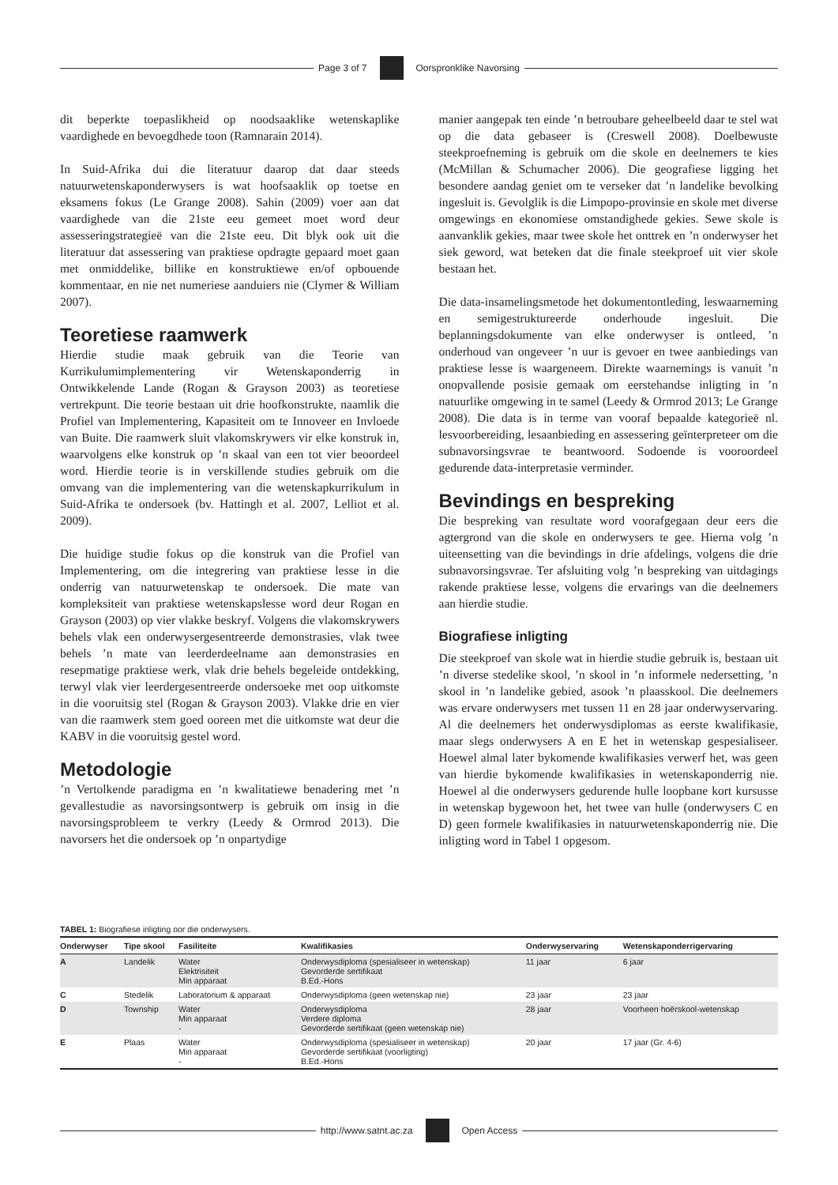Page 3 of 7 Oorspronklike Navorsing
dit beperkte toepaslikheid op noodsaaklike wetenskaplike vaardighede en bevoegdhede toon (Ramnarain 2014).
In Suid-Afrika dui die literatuur daarop dat daar steeds natuurwetenskaponderwysers is wat hoofsaaklik op toetse en eksamens fokus (Le Grange 2008). Sahin (2009) voer aan dat vaardighede van die 21ste eeu gemeet moet word deur assesseringstrategieë van die 21ste eeu. Dit blyk ook uit die literatuur dat assessering van praktiese opdragte gepaard moet gaan met onmiddelike, billike en konstruktiewe en/of opbouende kommentaar, en nie net numeriese aanduiers nie (Clymer & William 2007).
Teoretiese raamwerk
Hierdie studie maak gebruik van die Teorie van Kurrikulumimplementering vir Wetenskaponderrig in Ontwikkelende Lande (Rogan & Grayson 2003) as teoretiese vertrekpunt. Die teorie bestaan uit drie hoofkonstrukte, naamlik die Profiel van Implementering, Kapasiteit om te Innoveer en Invloede van Buite. Die raamwerk sluit vlakomskrywers vir elke konstruk in, waarvolgens elke konstruk op ’n skaal van een tot vier beoordeel word. Hierdie teorie is in verskillende studies gebruik om die omvang van die implementering van die wetenskapkurrikulum in Suid-Afrika te ondersoek (bv. Hattingh et al. 2007, Lelliot et al. 2009).
Die huidige studie fokus op die konstruk van die Profiel van Implementering, om die integrering van praktiese lesse in die onderrig van natuurwetenskap te ondersoek. Die mate van kompleksiteit van praktiese wetenskapslesse word deur Rogan en Grayson (2003) op vier vlakke beskryf. Volgens die vlakomskrywers behels vlak een onderwysergesentreerde demonstrasies, vlak twee behels ’n mate van leerderdeelname aan demonstrasies en resepmatige praktiese werk, vlak drie behels begeleide ontdekking, terwyl vlak vier leerdergesentreerde ondersoeke met oop uitkomste in die vooruitsig stel (Rogan & Grayson 2003). Vlakke drie en vier van die raamwerk stem goed ooreen met die uitkomste wat deur die KABV in die vooruitsig gestel word.
Metodologie
’n Vertolkende paradigma en ’n kwalitatiewe benadering met ’n gevallestudie as navorsingsontwerp is gebruik om insig in die navorsingsprobleem te verkry (Leedy & Ormrod 2013). Die navorsers het die ondersoek op ’n onpartydige
manier aangepak ten einde ’n betroubare geheelbeeld daar te stel wat op die data gebaseer is (Creswell 2008). Doelbewuste steekproefneming is gebruik om die skole en deelnemers te kies (McMillan & Schumacher 2006). Die geografiese ligging het besondere aandag geniet om te verseker dat ’n landelike bevolking ingesluit is. Gevolglik is die Limpopo-provinsie en skole met diverse omgewings en ekonomiese omstandighede gekies. Sewe skole is aanvanklik gekies, maar twee skole het onttrek en ’n onderwyser het siek geword, wat beteken dat die finale steekproef uit vier skole bestaan het.
Die data-insamelingsmetode het dokumentontleding, leswaarneming en semigestruktureerde onderhoude ingesluit. Die beplanningsdokumente van elke onderwyser is ontleed, ’n onderhoud van ongeveer ’n uur is gevoer en twee aanbiedings van praktiese lesse is waargeneem. Direkte waarnemings is vanuit ’n onopvallende posisie gemaak om eerstehandse inligting in ’n natuurlike omgewing in te samel (Leedy & Ormrod 2013; Le Grange 2008). Die data is in terme van vooraf bepaalde kategorieë nl. lesvoorbereiding, lesaanbieding en assessering geïnterpreteer om die subnavorsingsvrae te beantwoord. Sodoende is vooroordeel gedurende data-interpretasie verminder.
Bevindings en bespreking
Die bespreking van resultate word voorafgegaan deur eers die agtergrond van die skole en onderwysers te gee. Hierna volg ’n uiteensetting van die bevindings in drie afdelings, volgens die drie subnavorsingsvrae. Ter afsluiting volg ’n bespreking van uitdagings rakende praktiese lesse, volgens die ervarings van die deelnemers aan hierdie studie.
Biografiese inligting
Die steekproef van skole wat in hierdie studie gebruik is, bestaan uit ’n diverse stedelike skool, ’n skool in ’n informele nedersetting, ’n skool in ’n landelike gebied, asook ’n plaasskool. Die deelnemers was ervare onderwysers met tussen 11 en 28 jaar onderwyservaring. Al die deelnemers het onderwysdiplomas as eerste kwalifikasie, maar slegs onderwysers A en E het in wetenskap gespesialiseer. Hoewel almal later bykomende kwalifikasies verwerf het, was geen van hierdie bykomende kwalifikasies in wetenskaponderrig nie. Hoewel al die onderwysers gedurende hulle loopbane kort kursusse in wetenskap bygewoon het, het twee van hulle (onderwysers C en D) geen formele kwalifikasies in natuurwetenskaponderrig nie. Die inligting word in Tabel 1 opgesom.
TABEL 1: Biografiese inligting oor die onderwysers.
| Onderwyser | Tipe skool | Fasiliteite | Kwalifikasies | Onderwyservaring | Wetenskaponderrigervaring |
| --- | --- | --- | --- | --- | --- |
| A | Landelik | Water Elektrisiteit Min apparaat | Onderwysdiploma (spesialiseer in wetenskap) Gevorderde sertifikaat B.Ed.-Hons | 11 jaar | 6 jaar |
| C | Stedelik | Laboratorium & apparaat | Onderwysdiploma (geen wetenskap nie) | 23 jaar | 23 jaar |
| D | Township | Water Min apparaat - | Onderwysdiploma Verdere diploma Gevorderde sertifikaat (geen wetenskap nie) | 28 jaar | Voorheen hoërskool-wetenskap |
| E | Plaas | Water Min apparaat - | Onderwysdiploma (spesialiseer in wetenskap) Gevorderde sertifikaat (voorligting) B.Ed.-Hons | 20 jaar | 17 jaar (Gr. 4-6) |
http://www.satnt.ac.za Open Access